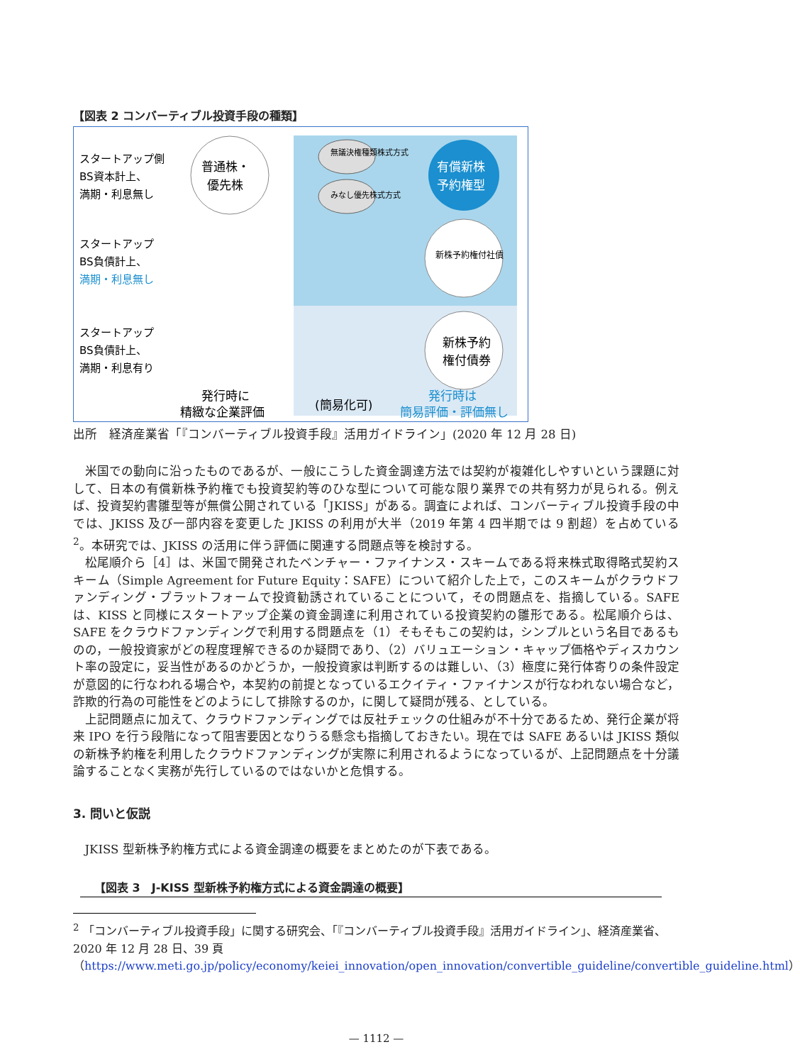【図表 2 コンバーティブル投資手段の種類】
普通株・
優先株
有償新株
予約権型
無議決権種類株式方式
みなし優先株式方式
新株予約権付社債
新株予約
権付債券
スタートアップ側
BS資本計上、
満期・利息無し
スタートアップ
BS負債計上、
満期・利息無し
スタートアップ
BS負債計上、
満期・利息有り
発行時に
精緻な企業評価
(簡易化可)
発行時は
簡易評価・評価無し
出所　経済産業省「『コンバーティブル投資手段』活用ガイドライン」(2020 年 12 月 28 日)
米国での動向に沿ったものであるが、一般にこうした資金調達方法では契約が複雑化しやすいという課題に対して、日本の有償新株予約権でも投資契約等のひな型について可能な限り業界での共有努力が見られる。例えば、投資契約書雛型等が無償公開されている「JKISS」がある。調査によれば、コンバーティブル投資手段の中では、JKISS 及び一部内容を変更した JKISS の利用が大半（2019 年第 4 四半期では 9 割超）を占めている<sup>2</sup>。本研究では、JKISS の活用に伴う評価に関連する問題点等を検討する。
松尾順介ら［4］は、米国で開発されたベンチャー・ファイナンス・スキームである将来株式取得略式契約スキーム（Simple Agreement for Future Equity：SAFE）について紹介した上で，このスキームがクラウドファンディング・プラットフォームで投資勧誘されていることについて，その問題点を、指摘している。SAFE は、KISS と同様にスタートアップ企業の資金調達に利用されている投資契約の雛形である。松尾順介らは、SAFE をクラウドファンディングで利用する問題点を（1）そもそもこの契約は，シンプルという名目であるものの，一般投資家がどの程度理解できるのか疑問であり、（2）バリュエーション・キャップ価格やディスカウント率の設定に，妥当性があるのかどうか，一般投資家は判断するのは難しい、（3）極度に発行体寄りの条件設定が意図的に行なわれる場合や，本契約の前提となっているエクイティ・ファイナンスが行なわれない場合など，詐欺的行為の可能性をどのようにして排除するのか，に関して疑問が残る、としている。
上記問題点に加えて、クラウドファンディングでは反社チェックの仕組みが不十分であるため、発行企業が将来 IPO を行う段階になって阻害要因となりうる懸念も指摘しておきたい。現在では SAFE あるいは JKISS 類似の新株予約権を利用したクラウドファンディングが実際に利用されるようになっているが、上記問題点を十分議論することなく実務が先行しているのではないかと危惧する。
3. 問いと仮説
JKISS 型新株予約権方式による資金調達の概要をまとめたのが下表である。
【図表 3　J-KISS 型新株予約権方式による資金調達の概要】
<sup>2</sup> 「コンバーティブル投資手段」に関する研究会、「『コンバーティブル投資手段』活用ガイドライン」、経済産業省、2020 年 12 月 28 日、39 頁
（https://www.meti.go.jp/policy/economy/keiei_innovation/open_innovation/convertible_guideline/convertible_guideline.html）
— 1112 —